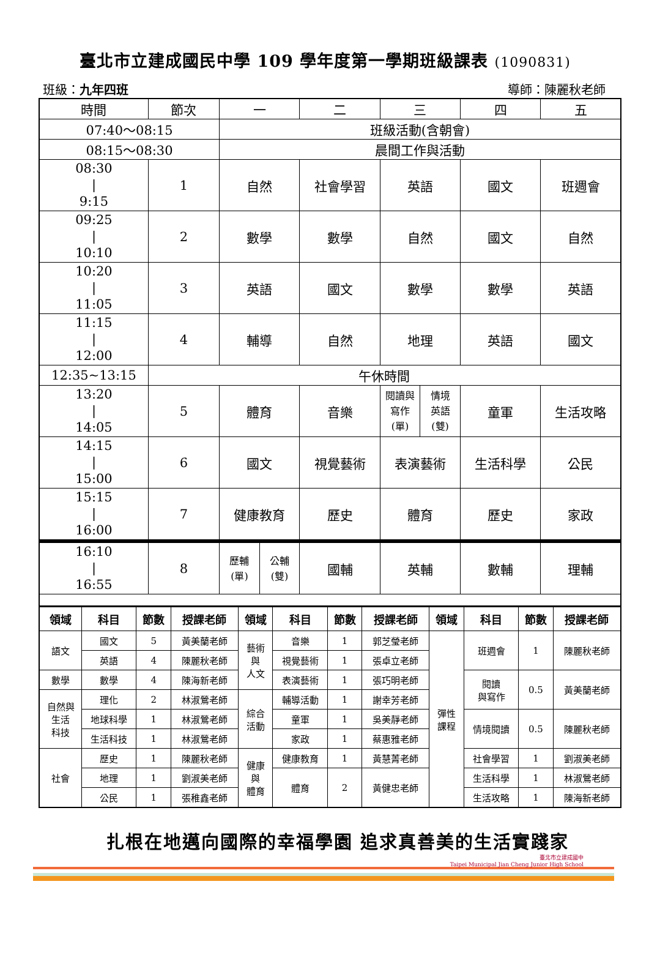臺北市立建成國民中學 109 學年度第一學期班級課表 (1090831)
班級：九年四班 導師：陳麗秋老師
| 時間 | 節次 | 一 | 二 | 三 | 四 | 五 |
| 07:40～08:15 | | 班級活動(含朝會) | | | | |
| 08:15～08:30 | | 晨間工作與活動 | | | | |
| 08:30 / 9:15 | 1 | 自然 | 社會學習 | 英語 | 國文 | 班週會 |
| 09:25 / 10:10 | 2 | 數學 | 數學 | 自然 | 國文 | 自然 |
| 10:20 / 11:05 | 3 | 英語 | 國文 | 數學 | 數學 | 英語 |
| 11:15 / 12:00 | 4 | 輔導 | 自然 | 地理 | 英語 | 國文 |
| 12:35~13:15 | 午休時間 | | | | | |
| 13:20 / 14:05 | 5 | 體育 | 音樂 | 閱讀與 寫作 (單) 情境 英語 (雙) | 童軍 | 生活攻略 |
| 14:15 / 15:00 | 6 | 國文 | 視覺藝術 | 表演藝術 | 生活科學 | 公民 |
| 15:15 / 16:00 | 7 | 健康教育 | 歷史 | 體育 | 歷史 | 家政 |
| 16:10 / 16:55 | 8 | 歷輔 (單) 公輔 (雙) | 國輔 | 英輔 | 數輔 | 理輔 |
| 領域 | 科目 | 節數 | 授課老師 | 領域 | 科目 | 節數 | 授課老師 | 領域 | 科目 | 節數 | 授課老師 |
| --- | --- | --- | --- | --- | --- | --- | --- | --- | --- | --- | --- |
| 語文 | 國文 | 5 | 黃美蘭老師 | 藝術 與 人文 | 音樂 | 1 | 郭芝瑩老師 | 彈性 課程 | 班週會 | 1 | 陳麗秋老師 |
| | 英語 | 4 | 陳麗秋老師 | | 視覺藝術 | 1 | 張卓立老師 | | | | |
| 數學 | 數學 | 4 | 陳海新老師 | | 表演藝術 | 1 | 張巧明老師 | | 閱讀 與寫作 | 0.5 | 黃美蘭老師 |
| 自然與 生活 科技 | 理化 | 2 | 林淑鶯老師 | 綜合 活動 | 輔導活動 | 1 | 謝幸芳老師 | | | | |
| | 地球科學 | 1 | 林淑鶯老師 | | 童軍 | 1 | 吳美靜老師 | | 情境閱讀 | 0.5 | 陳麗秋老師 |
| | 生活科技 | 1 | 林淑鶯老師 | | 家政 | 1 | 蔡惠雅老師 | | | | |
| 社會 | 歷史 | 1 | 陳麗秋老師 | 健康 與 體育 | 健康教育 | 1 | 黃慧菁老師 | | 社會學習 | 1 | 劉淑美老師 |
| | 地理 | 1 | 劉淑美老師 | | 體育 | 2 | 黃健忠老師 | | 生活科學 | 1 | 林淑鶯老師 |
| | 公民 | 1 | 張稚鑫老師 | | | | | | 生活攻略 | 1 | 陳海新老師 |
扎根在地邁向國際的幸福學園 追求真善美的生活實踐家
臺北市立建成國中
Taipei Municipal Jian Cheng Junior High School